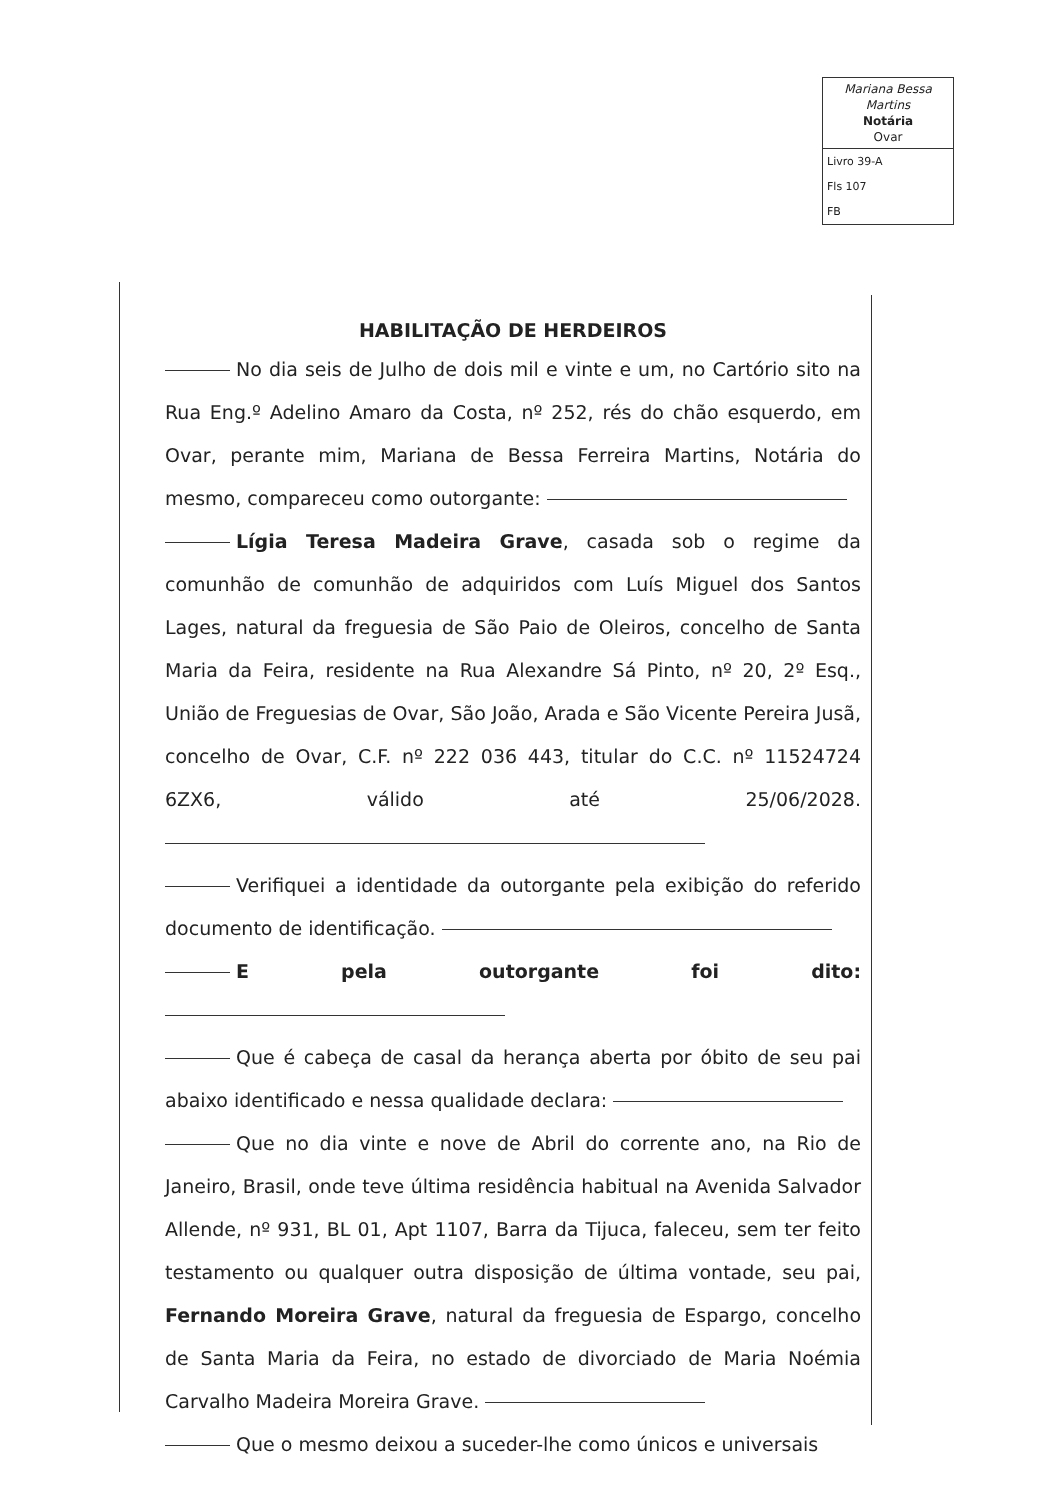Mariana Bessa Martins
Notária
Ovar
Livro 39-A
Fls 107
FB
HABILITAÇÃO DE HERDEIROS
No dia seis de Julho de dois mil e vinte e um, no Cartório sito na Rua Eng.º Adelino Amaro da Costa, nº 252, rés do chão esquerdo, em Ovar, perante mim, Mariana de Bessa Ferreira Martins, Notária do mesmo, compareceu como outorgante:
Lígia Teresa Madeira Grave, casada sob o regime da comunhão de comunhão de adquiridos com Luís Miguel dos Santos Lages, natural da freguesia de São Paio de Oleiros, concelho de Santa Maria da Feira, residente na Rua Alexandre Sá Pinto, nº 20, 2º Esq., União de Freguesias de Ovar, São João, Arada e São Vicente Pereira Jusã, concelho de Ovar, C.F. nº 222 036 443, titular do C.C. nº 11524724 6ZX6, válido até 25/06/2028.
Verifiquei a identidade da outorgante pela exibição do referido documento de identificação.
E pela outorgante foi dito:
Que é cabeça de casal da herança aberta por óbito de seu pai abaixo identificado e nessa qualidade declara:
Que no dia vinte e nove de Abril do corrente ano, na Rio de Janeiro, Brasil, onde teve última residência habitual na Avenida Salvador Allende, nº 931, BL 01, Apt 1107, Barra da Tijuca, faleceu, sem ter feito testamento ou qualquer outra disposição de última vontade, seu pai, Fernando Moreira Grave, natural da freguesia de Espargo, concelho de Santa Maria da Feira, no estado de divorciado de Maria Noémia Carvalho Madeira Moreira Grave.
Que o mesmo deixou a suceder-lhe como únicos e universais